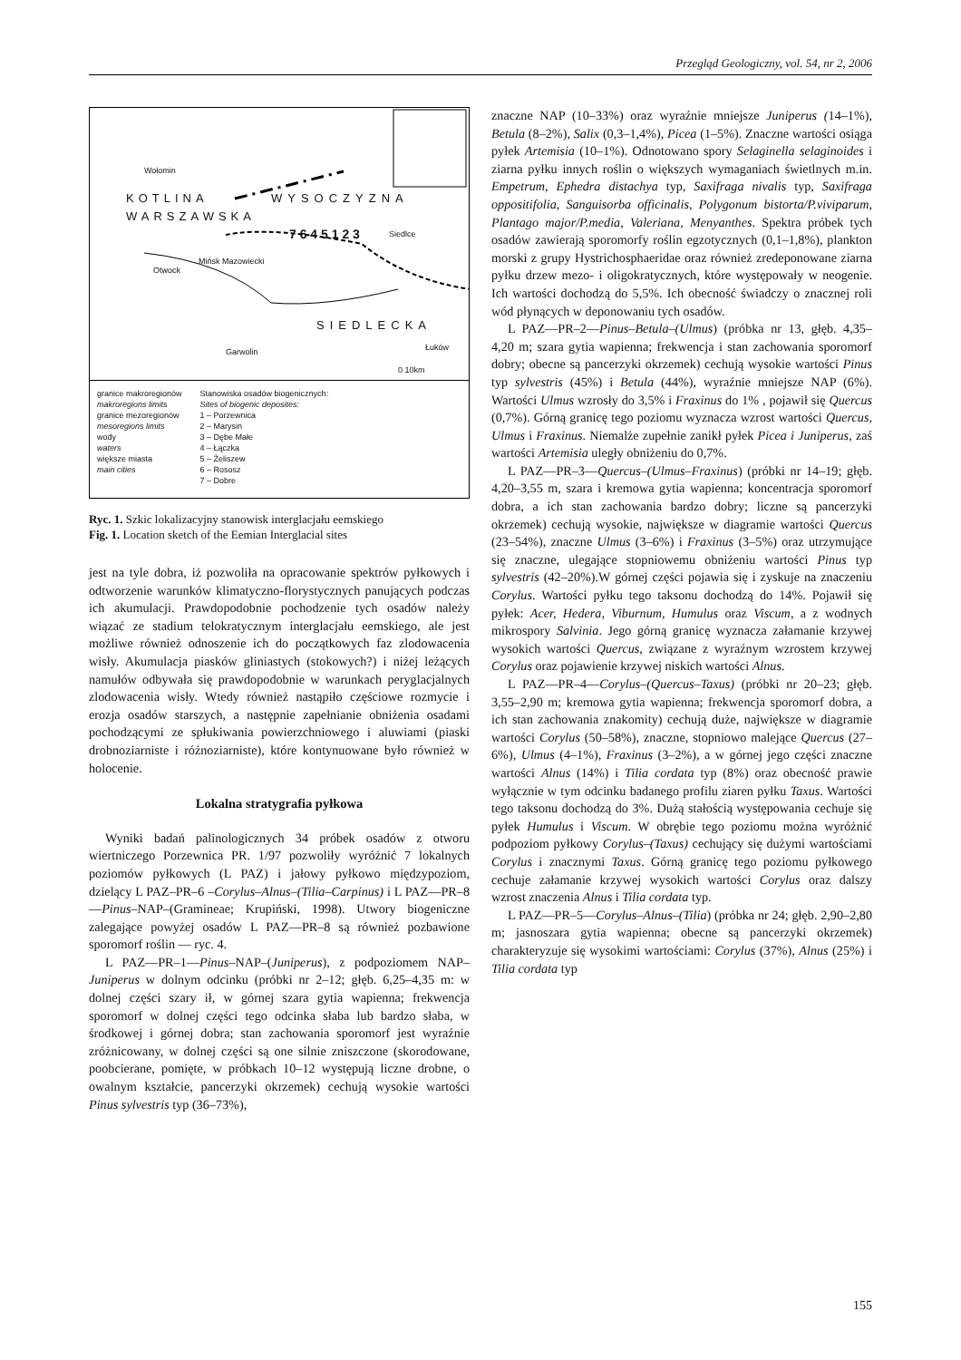Przegląd Geologiczny, vol. 54, nr 2, 2006
KOTLINA
WARSZAWSKA
WYSOCZYZNA
SIEDLECKA
Wołomin
Mińsk Mazowiecki
Otwock
Siedlce
Garwolin Łuków
7 6 4 5 1 2 3
0 10km
granice makroregionów
makroregions limits
granice mezoregionów
mesoregions limits
wody
waters
większe miasta
main cities
Stanowiska osadów biogenicznych:
Sites of biogenic deposites:
1 – Porzewnica
2 – Marysin
3 – Dębe Małe
4 – Łączka
5 – Żeliszew
6 – Rososz
7 – Dobre
Ryc. 1. Szkic lokalizacyjny stanowisk interglacjału eemskiego
Fig. 1. Location sketch of the Eemian Interglacial sites
jest na tyle dobra, iż pozwoliła na opracowanie spektrów pyłkowych i odtworzenie warunków klimatyczno-florystycznych panujących podczas ich akumulacji. Prawdopodobnie pochodzenie tych osadów należy wiązać ze stadium telokratycznym interglacjału eemskiego, ale jest możliwe również odnoszenie ich do początkowych faz zlodowacenia wisły. Akumulacja piasków gliniastych (stokowych?) i niżej leżących namułów odbywała się prawdopodobnie w warunkach peryglacjalnych zlodowacenia wisły. Wtedy również nastąpiło częściowe rozmycie i erozja osadów starszych, a następnie zapełnianie obniżenia osadami pochodzącymi ze spłukiwania powierzchniowego i aluwiami (piaski drobnoziarniste i różnoziarniste), które kontynuowane było również w holocenie.
Lokalna stratygrafia pyłkowa
Wyniki badań palinologicznych 34 próbek osadów z otworu wiertniczego Porzewnica PR. 1/97 pozwoliły wyróżnić 7 lokalnych poziomów pyłkowych (L PAZ) i jałowy pyłkowo międzypoziom, dzielący L PAZ–PR–6 –Corylus–Alnus–(Tilia–Carpinus) i L PAZ—PR–8—Pinus–NAP–(Gramineae; Krupiński, 1998). Utwory biogeniczne zalegające powyżej osadów L PAZ—PR–8 są również pozbawione sporomorf roślin — ryc. 4.
L PAZ—PR–1—Pinus–NAP–(Juniperus), z podpoziomem NAP–Juniperus w dolnym odcinku (próbki nr 2–12; głęb. 6,25–4,35 m: w dolnej części szary ił, w górnej szara gytia wapienna; frekwencja sporomorf w dolnej części tego odcinka słaba lub bardzo słaba, w środkowej i górnej dobra; stan zachowania sporomorf jest wyraźnie zróżnicowany, w dolnej części są one silnie zniszczone (skorodowane, poobcierane, pomięte, w próbkach 10–12 występują liczne drobne, o owalnym kształcie, pancerzyki okrzemek) cechują wysokie wartości Pinus sylvestris typ (36–73%),
znaczne NAP (10–33%) oraz wyraźnie mniejsze Juniperus (14–1%), Betula (8–2%), Salix (0,3–1,4%), Picea (1–5%). Znaczne wartości osiąga pyłek Artemisia (10–1%). Odnotowano spory Selaginella selaginoides i ziarna pyłku innych roślin o większych wymaganiach świetlnych m.in. Empetrum, Ephedra distachya typ, Saxifraga nivalis typ, Saxifraga oppositifolia, Sanguisorba officinalis, Polygonum bistorta/P.viviparum, Plantago major/P.media, Valeriana, Menyanthes. Spektra próbek tych osadów zawierają sporomorfy roślin egzotycznych (0,1–1,8%), plankton morski z grupy Hystrichosphaeridae oraz również zredeponowane ziarna pyłku drzew mezo- i oligokratycznych, które występowały w neogenie. Ich wartości dochodzą do 5,5%. Ich obecność świadczy o znacznej roli wód płynących w deponowaniu tych osadów.
L PAZ—PR–2—Pinus–Betula–(Ulmus) (próbka nr 13, głęb. 4,35–4,20 m; szara gytia wapienna; frekwencja i stan zachowania sporomorf dobry; obecne są pancerzyki okrzemek) cechują wysokie wartości Pinus typ sylvestris (45%) i Betula (44%), wyraźnie mniejsze NAP (6%). Wartości Ulmus wzrosły do 3,5% i Fraxinus do 1% , pojawił się Quercus (0,7%). Górną granicę tego poziomu wyznacza wzrost wartości Quercus, Ulmus i Fraxinus. Niemalże zupełnie zanikł pyłek Picea i Juniperus, zaś wartości Artemisia uległy obniżeniu do 0,7%.
L PAZ—PR–3—Quercus–(Ulmus–Fraxinus) (próbki nr 14–19; głęb. 4,20–3,55 m, szara i kremowa gytia wapienna; koncentracja sporomorf dobra, a ich stan zachowania bardzo dobry; liczne są pancerzyki okrzemek) cechują wysokie, największe w diagramie wartości Quercus (23–54%), znaczne Ulmus (3–6%) i Fraxinus (3–5%) oraz utrzymujące się znaczne, ulegające stopniowemu obniżeniu wartości Pinus typ sylvestris (42–20%).W górnej części pojawia się i zyskuje na znaczeniu Corylus. Wartości pyłku tego taksonu dochodzą do 14%. Pojawił się pyłek: Acer, Hedera, Viburnum, Humulus oraz Viscum, a z wodnych mikrospory Salvinia. Jego górną granicę wyznacza załamanie krzywej wysokich wartości Quercus, związane z wyraźnym wzrostem krzywej Corylus oraz pojawienie krzywej niskich wartości Alnus.
L PAZ—PR–4—Corylus–(Quercus–Taxus) (próbki nr 20–23; głęb. 3,55–2,90 m; kremowa gytia wapienna; frekwencja sporomorf dobra, a ich stan zachowania znakomity) cechują duże, największe w diagramie wartości Corylus (50–58%), znaczne, stopniowo malejące Quercus (27–6%), Ulmus (4–1%), Fraxinus (3–2%), a w górnej jego części znaczne wartości Alnus (14%) i Tilia cordata typ (8%) oraz obecność prawie wyłącznie w tym odcinku badanego profilu ziaren pyłku Taxus. Wartości tego taksonu dochodzą do 3%. Dużą stałością występowania cechuje się pyłek Humulus i Viscum. W obrębie tego poziomu można wyróżnić podpoziom pyłkowy Corylus–(Taxus) cechujący się dużymi wartościami Corylus i znacznymi Taxus. Górną granicę tego poziomu pyłkowego cechuje załamanie krzywej wysokich wartości Corylus oraz dalszy wzrost znaczenia Alnus i Tilia cordata typ.
L PAZ—PR–5—Corylus–Alnus–(Tilia) (próbka nr 24; głęb. 2,90–2,80 m; jasnoszara gytia wapienna; obecne są pancerzyki okrzemek) charakteryzuje się wysokimi wartościami: Corylus (37%), Alnus (25%) i Tilia cordata typ
155